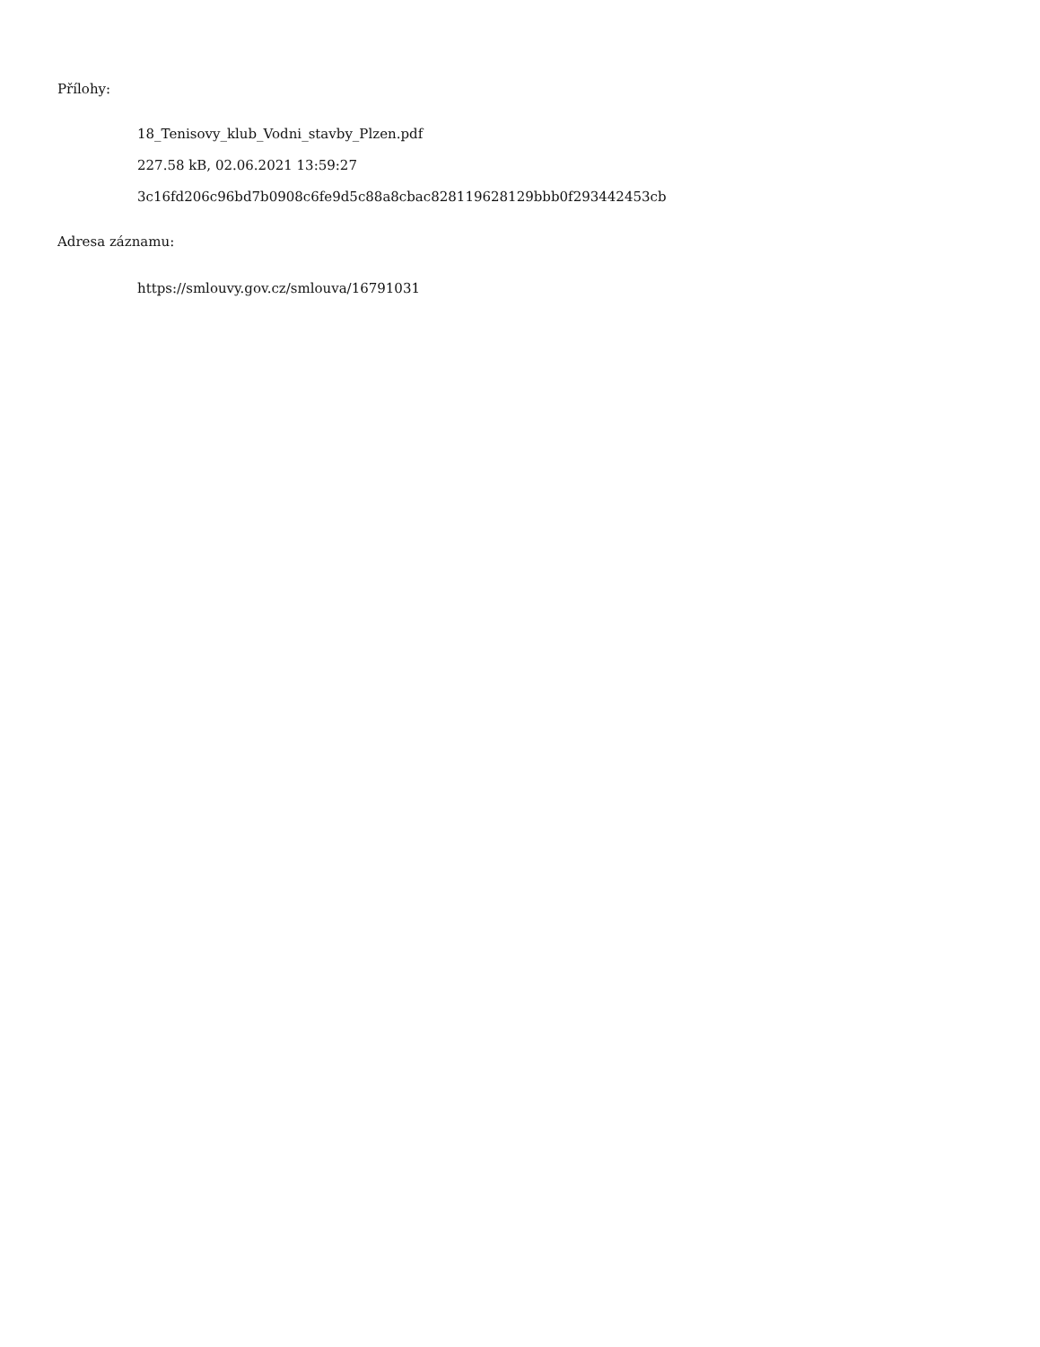Přílohy:
18_Tenisovy_klub_Vodni_stavby_Plzen.pdf
227.58 kB, 02.06.2021 13:59:27
3c16fd206c96bd7b0908c6fe9d5c88a8cbac828119628129bbb0f293442453cb
Adresa záznamu:
https://smlouvy.gov.cz/smlouva/16791031